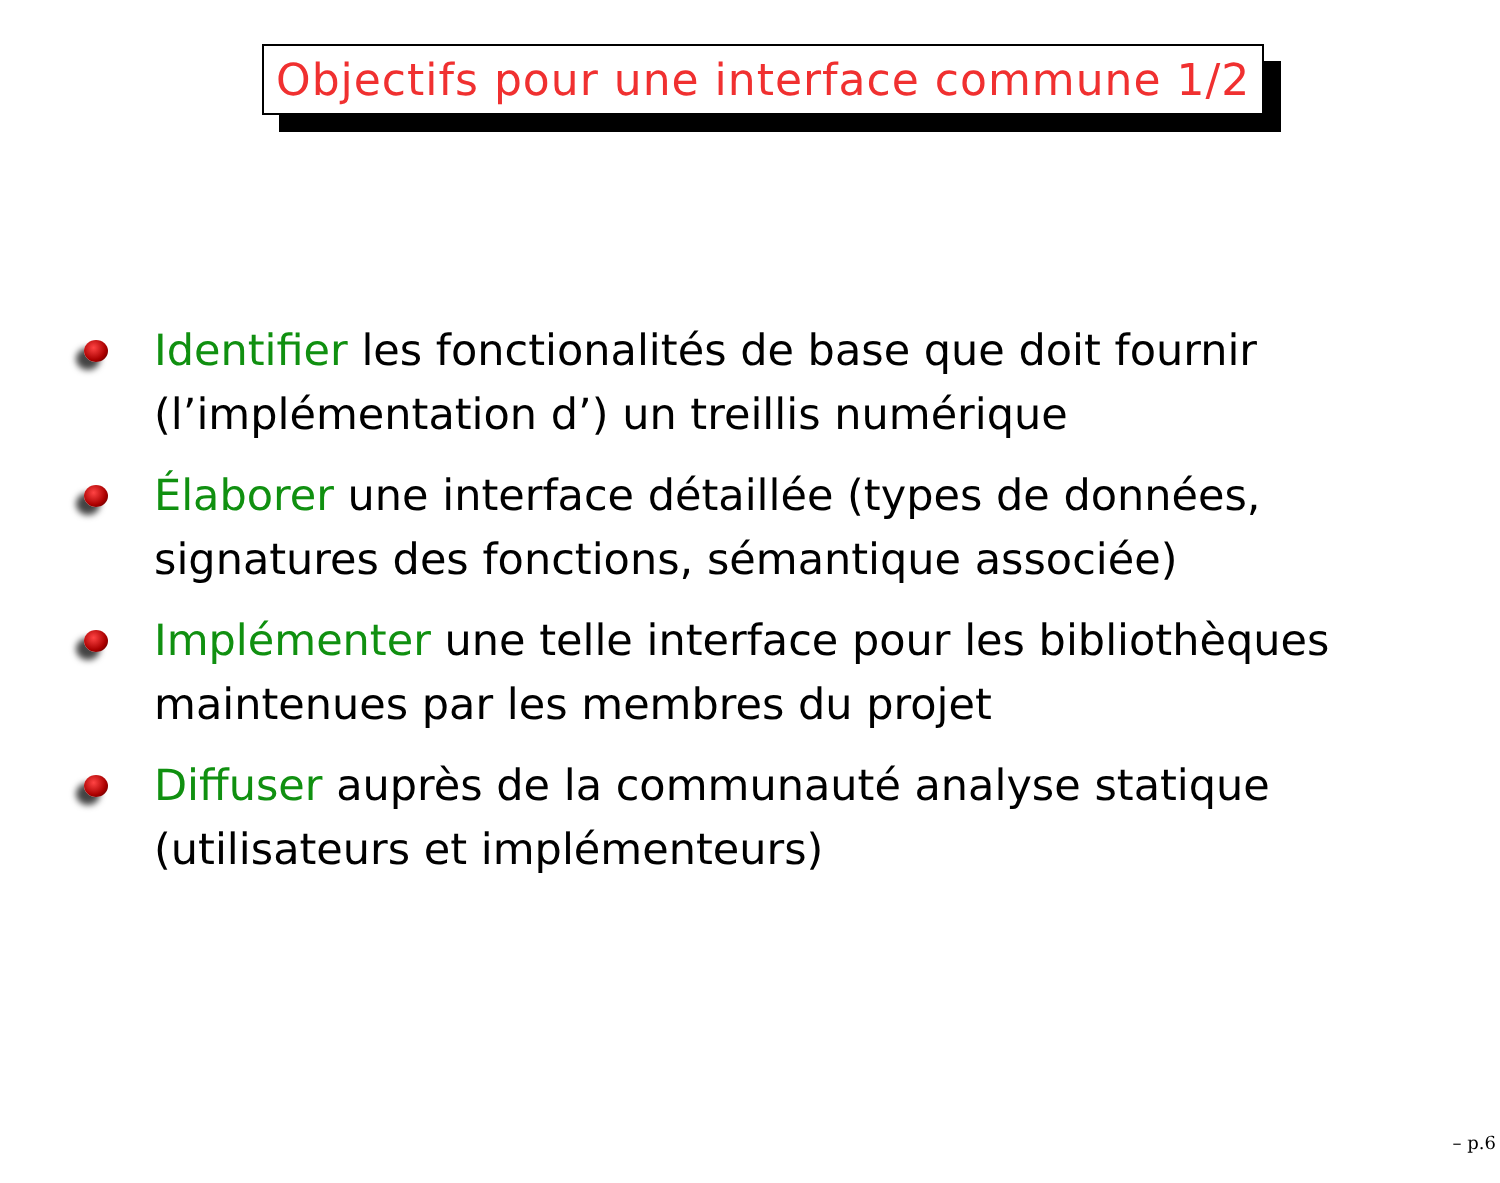Objectifs pour une interface commune 1/2
Identifier les fonctionalités de base que doit fournir (l’implémentation d’) un treillis numérique
Élaborer une interface détaillée (types de données, signatures des fonctions, sémantique associée)
Implémenter une telle interface pour les bibliothèques maintenues par les membres du projet
Diffuser auprès de la communauté analyse statique (utilisateurs et implémenteurs)
– p.6